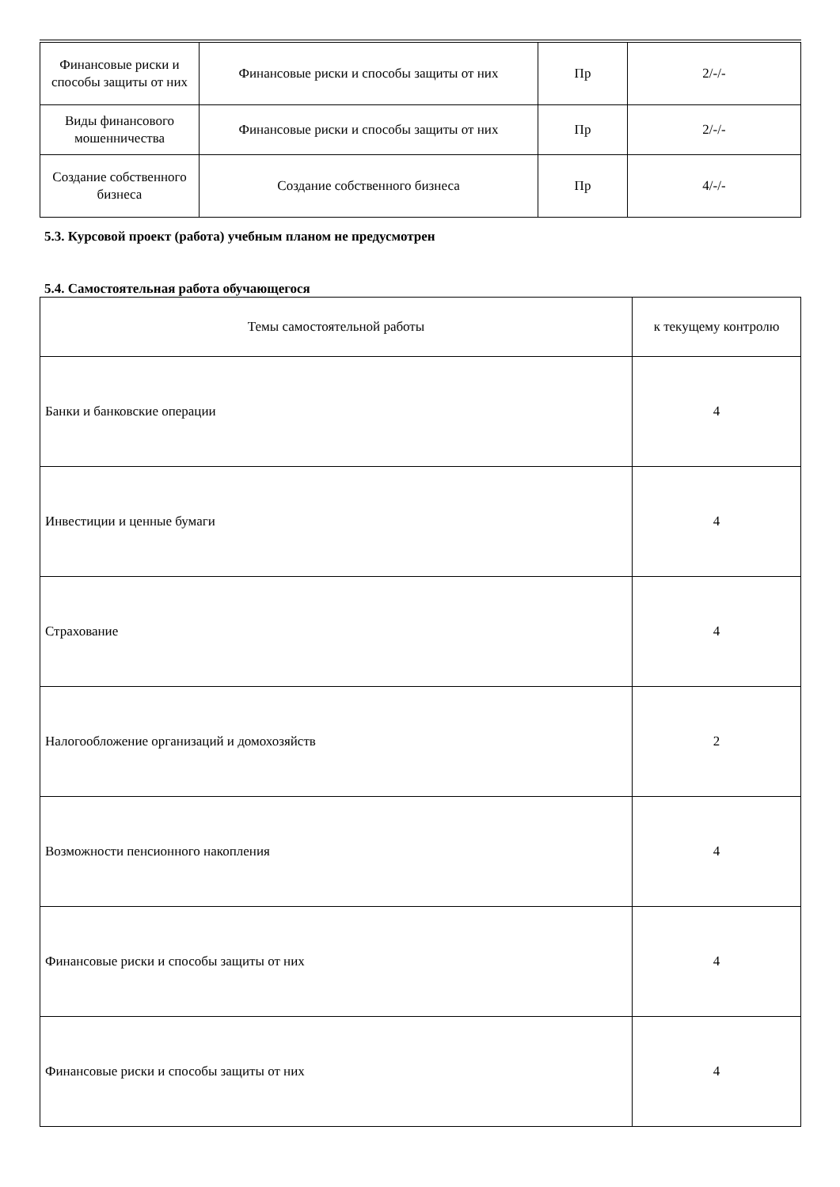| Финансовые риски и способы защиты от них | Финансовые риски и способы защиты от них | Пр | 2/-/- |
| Виды финансового мошенничества | Финансовые риски и способы защиты от них | Пр | 2/-/- |
| Создание собственного бизнеса | Создание собственного бизнеса | Пр | 4/-/- |
5.3. Курсовой проект (работа) учебным планом не предусмотрен
5.4. Самостоятельная работа обучающегося
| Темы самостоятельной работы | к текущему контролю |
| Банки и банковские операции | 4 |
| Инвестиции и ценные бумаги | 4 |
| Страхование | 4 |
| Налогообложение организаций и домохозяйств | 2 |
| Возможности пенсионного накопления | 4 |
| Финансовые риски и способы защиты от них | 4 |
| Финансовые риски и способы защиты от них | 4 |